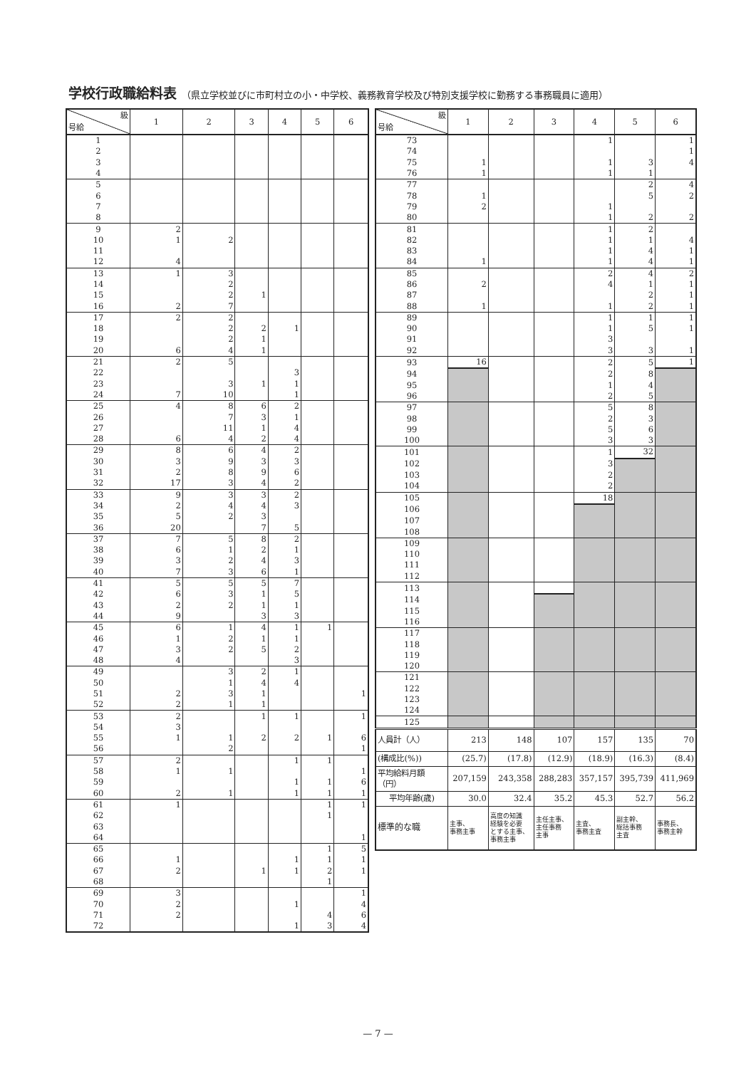学校行政職給料表 （県立学校並びに市町村立の小・中学校、義務教育学校及び特別支援学校に勤務する事務職員に適用）
| 級 号給 | 1 | 2 | 3 | 4 | 5 | 6 |
| --- | --- | --- | --- | --- | --- | --- |
| 1 | | | | | | |
| 2 | | | | | | |
| 3 | | | | | | |
| 4 | | | | | | |
| 5 | | | | | | |
| 6 | | | | | | |
| 7 | | | | | | |
| 8 | | | | | | |
| 9 | 2 | | | | | |
| 10 | 1 | 2 | | | | |
| 11 | | | | | | |
| 12 | 4 | | | | | |
| 13 | 1 | 3 | | | | |
| 14 | | 2 | | | | |
| 15 | | 2 | 1 | | | |
| 16 | 2 | 7 | | | | |
| 17 | 2 | 2 | | | | |
| 18 | | 2 | 2 | 1 | | |
| 19 | | 2 | 1 | | | |
| 20 | 6 | 4 | 1 | | | |
| 21 | 2 | 5 | | | | |
| 22 | | | | 3 | | |
| 23 | | 3 | 1 | 1 | | |
| 24 | 7 | 10 | | 1 | | |
| 25 | 4 | 8 | 6 | 2 | | |
| 26 | | 7 | 3 | 1 | | |
| 27 | | 11 | 1 | 4 | | |
| 28 | 6 | 4 | 2 | 4 | | |
| 29 | 8 | 6 | 4 | 2 | | |
| 30 | 3 | 9 | 3 | 3 | | |
| 31 | 2 | 8 | 9 | 6 | | |
| 32 | 17 | 3 | 4 | 2 | | |
| 33 | 9 | 3 | 3 | 2 | | |
| 34 | 2 | 4 | 4 | 3 | | |
| 35 | 5 | 2 | 3 | | | |
| 36 | 20 | | 7 | 5 | | |
| 37 | 7 | 5 | 8 | 2 | | |
| 38 | 6 | 1 | 2 | 1 | | |
| 39 | 3 | 2 | 4 | 3 | | |
| 40 | 7 | 3 | 6 | 1 | | |
| 41 | 5 | 5 | 5 | 7 | | |
| 42 | 6 | 3 | 1 | 5 | | |
| 43 | 2 | 2 | 1 | 1 | | |
| 44 | 9 | | 3 | 3 | | |
| 45 | 6 | 1 | 4 | 1 | 1 | |
| 46 | 1 | 2 | 1 | 1 | | |
| 47 | 3 | 2 | 5 | 2 | | |
| 48 | 4 | | | 3 | | |
| 49 | | 3 | 2 | 1 | | |
| 50 | | 1 | 4 | 4 | | |
| 51 | 2 | 3 | 1 | | | 1 |
| 52 | 2 | 1 | 1 | | | |
| 53 | 2 | | 1 | 1 | | 1 |
| 54 | 3 | | | | | |
| 55 | 1 | 1 | 2 | 2 | 1 | 6 |
| 56 | | 2 | | | | 1 |
| 57 | 2 | | | 1 | 1 | |
| 58 | 1 | 1 | | | | 1 |
| 59 | | | | 1 | 1 | 6 |
| 60 | 2 | 1 | | 1 | 1 | 1 |
| 61 | 1 | | | | 1 | 1 |
| 62 | | | | | 1 | |
| 63 | | | | | | |
| 64 | | | | | | 1 |
| 65 | | | | | 1 | 5 |
| 66 | 1 | | | 1 | 1 | 1 |
| 67 | 2 | | 1 | 1 | 2 | 1 |
| 68 | | | | | 1 | |
| 69 | 3 | | | | | 1 |
| 70 | 2 | | | 1 | | 4 |
| 71 | 2 | | | | 4 | 6 |
| 72 | | | | 1 | 3 | 4 |
| 級 号給 | 1 | 2 | 3 | 4 | 5 | 6 |
| --- | --- | --- | --- | --- | --- | --- |
| 73 | | | | 1 | | 1 |
| 74 | | | | | | 1 |
| 75 | 1 | | | 1 | 3 | 4 |
| 76 | 1 | | | 1 | 1 | |
| 77 | | | | | 2 | 4 |
| 78 | 1 | | | | 5 | 2 |
| 79 | 2 | | | 1 | | |
| 80 | | | | 1 | 2 | 2 |
| 81 | | | | 1 | 2 | |
| 82 | | | | 1 | 1 | 4 |
| 83 | | | | 1 | 4 | 1 |
| 84 | 1 | | | 1 | 4 | 1 |
| 85 | | | | 2 | 4 | 2 |
| 86 | 2 | | | 4 | 1 | 1 |
| 87 | | | | | 2 | 1 |
| 88 | 1 | | | 1 | 2 | 1 |
| 89 | | | | 1 | 1 | 1 |
| 90 | | | | 1 | 5 | 1 |
| 91 | | | | 3 | | |
| 92 | | | | 3 | 3 | 1 |
| 93 | 16 | | | 2 | 5 | 1 |
| 94 | | | | 2 | 8 | |
| 95 | | | | 1 | 4 | |
| 96 | | | | 2 | 5 | |
| 97 | | | | 5 | 8 | |
| 98 | | | | 2 | 3 | |
| 99 | | | | 5 | 6 | |
| 100 | | | | 3 | 3 | |
| 101 | | | | 1 | 32 | |
| 102 | | | | 3 | | |
| 103 | | | | 2 | | |
| 104 | | | | 2 | | |
| 105 | | | | 18 | | |
| 106 | | | | | | |
| 107 | | | | | | |
| 108 | | | | | | |
| 109 | | | | | | |
| 110 | | | | | | |
| 111 | | | | | | |
| 112 | | | | | | |
| 113 | | | | | | |
| 114 | | | | | | |
| 115 | | | | | | |
| 116 | | | | | | |
| 117 | | | | | | |
| 118 | | | | | | |
| 119 | | | | | | |
| 120 | | | | | | |
| 121 | | | | | | |
| 122 | | | | | | |
| 123 | | | | | | |
| 124 | | | | | | |
| 125 | | | | | | |
| 人員計（人） | 213 | 148 | 107 | 157 | 135 | 70 |
| (構成比(%)) | (25.7) | (17.8) | (12.9) | (18.9) | (16.3) | (8.4) |
| 平均給料月額 （円） | 207,159 | 243,358 | 288,283 | 357,157 | 395,739 | 411,969 |
| 平均年齢(歳) | 30.0 | 32.4 | 35.2 | 45.3 | 52.7 | 56.2 |
| 標準的な職 | 主事、 事務主事 | 高度の知識 経験を必要 とする主事、 事務主事 | 主任主事、 主任事務 主事 | 主査、 事務主査 | 副主幹、 総括事務 主査 | 事務長、 事務主幹 |
— 7 —